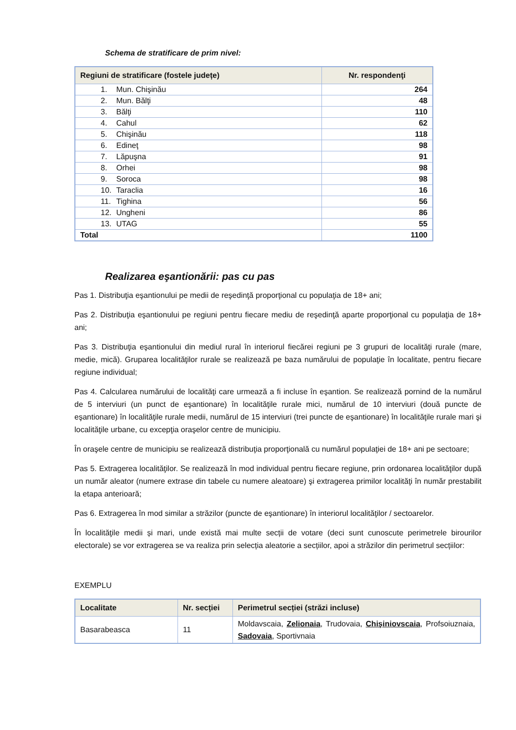Schema de stratificare de prim nivel:
| Regiuni de stratificare (fostele județe) | Nr. respondenţi |
| --- | --- |
| 1. Mun. Chişinău | 264 |
| 2. Mun. Bălţi | 48 |
| 3. Bălţi | 110 |
| 4. Cahul | 62 |
| 5. Chişinău | 118 |
| 6. Edineţ | 98 |
| 7. Lăpuşna | 91 |
| 8. Orhei | 98 |
| 9. Soroca | 98 |
| 10. Taraclia | 16 |
| 11. Tighina | 56 |
| 12. Ungheni | 86 |
| 13. UTAG | 55 |
| Total | 1100 |
Realizarea eşantionării: pas cu pas
Pas 1. Distribuţia eşantionului pe medii de reşedinţă proporţional cu populaţia de 18+ ani;
Pas 2. Distribuţia eşantionului pe regiuni pentru fiecare mediu de reşedinţă aparte proporţional cu populaţia de 18+ ani;
Pas 3. Distribuţia eşantionului din mediul rural în interiorul fiecărei regiuni pe 3 grupuri de localităţi rurale (mare, medie, mică). Gruparea localităţilor rurale se realizează pe baza numărului de populaţie în localitate, pentru fiecare regiune individual;
Pas 4. Calcularea numărului de localităţi care urmează a fi incluse în eşantion. Se realizează pornind de la numărul de 5 interviuri (un punct de eşantionare) în localităţile rurale mici, numărul de 10 interviuri (două puncte de eşantionare) în localităţile rurale medii, numărul de 15 interviuri (trei puncte de eşantionare) în localităţile rurale mari şi localităţile urbane, cu excepţia oraşelor centre de municipiu.
În oraşele centre de municipiu se realizează distribuţia proporţională cu numărul populaţiei de 18+ ani pe sectoare;
Pas 5. Extragerea localităţilor. Se realizează în mod individual pentru fiecare regiune, prin ordonarea localităţilor după un număr aleator (numere extrase din tabele cu numere aleatoare) şi extragerea primilor localităţi în număr prestabilit la etapa anterioară;
Pas 6. Extragerea în mod similar a străzilor (puncte de eşantionare) în interiorul localităţilor / sectoarelor.
În localităţile medii și mari, unde există mai multe secții de votare (deci sunt cunoscute perimetrele birourilor electorale) se vor extragerea se va realiza prin selecția aleatorie a secțiilor, apoi a străzilor din perimetrul secțiilor:
EXEMPLU
| Localitate | Nr. secției | Perimetrul secției (străzi incluse) |
| --- | --- | --- |
| Basarabeasca | 11 | Moldavscaia, Zelionaia , Trudovaia, Chişiniovscaia , Profsoiuznaia, Sadovaia , Sportivnaia |